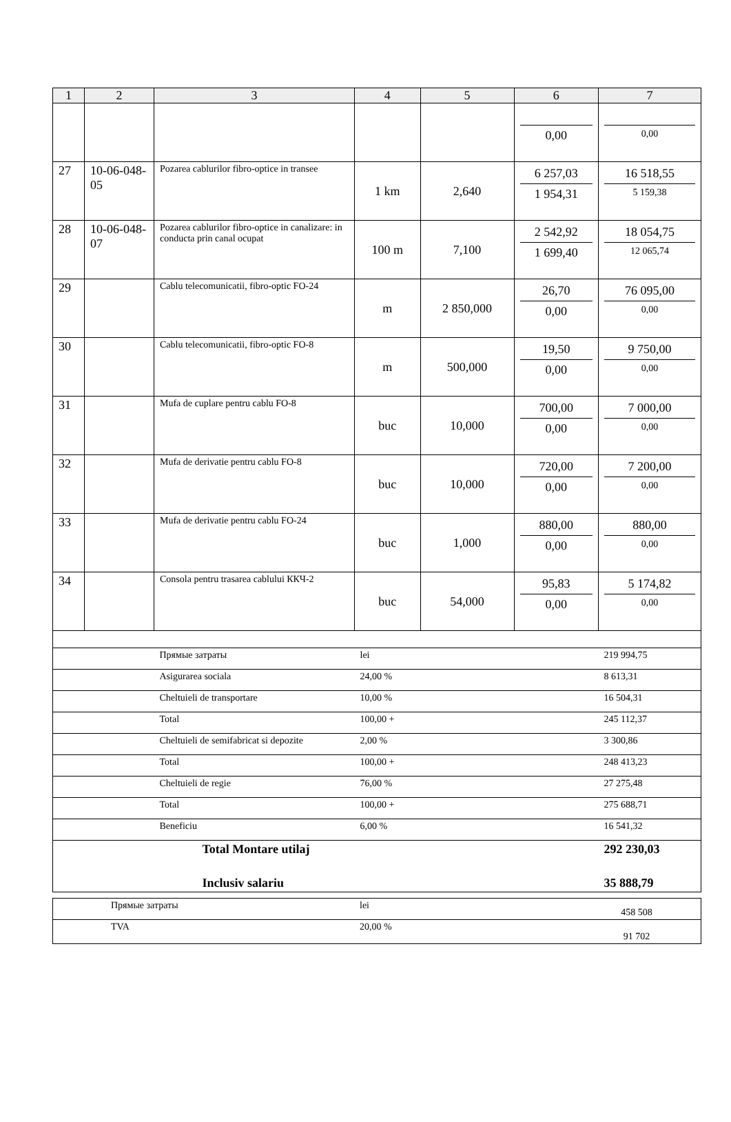| 1 | 2 | 3 | 4 | 5 | 6 | 7 |
| --- | --- | --- | --- | --- | --- | --- |
| | | | | | 0,00 | 0,00 |
| 27 | 10-06-048-05 | Pozarea cablurilor fibro-optice in transee | 1 km | 2,640 | 6 257,03 1 954,31 | 16 518,55 5 159,38 |
| 28 | 10-06-048-07 | Pozarea cablurilor fibro-optice in canalizare: in conducta prin canal ocupat | 100 m | 7,100 | 2 542,92 1 699,40 | 18 054,75 12 065,74 |
| 29 | | Cablu telecomunicatii, fibro-optic FO-24 | m | 2 850,000 | 26,70 0,00 | 76 095,00 0,00 |
| 30 | | Cablu telecomunicatii, fibro-optic FO-8 | m | 500,000 | 19,50 0,00 | 9 750,00 0,00 |
| 31 | | Mufa de cuplare pentru cablu FO-8 | buc | 10,000 | 700,00 0,00 | 7 000,00 0,00 |
| 32 | | Mufa de derivatie pentru cablu FO-8 | buc | 10,000 | 720,00 0,00 | 7 200,00 0,00 |
| 33 | | Mufa de derivatie pentru cablu FO-24 | buc | 1,000 | 880,00 0,00 | 880,00 0,00 |
| 34 | | Consola pentru trasarea cablului ККЧ-2 | buc | 54,000 | 95,83 0,00 | 5 174,82 0,00 |
| | | Прямые затраты | lei | | | 219 994,75 |
| | | Asigurarea sociala | 24,00 % | | | 8 613,31 |
| | | Cheltuieli de transportare | 10,00 % | | | 16 504,31 |
| | | Total | 100,00 + | | | 245 112,37 |
| | | Cheltuieli de semifabricat si depozite | 2,00 % | | | 3 300,86 |
| | | Total | 100,00 + | | | 248 413,23 |
| | | Cheltuieli de regie | 76,00 % | | | 27 275,48 |
| | | Total | 100,00 + | | | 275 688,71 |
| | | Beneficiu | 6,00 % | | | 16 541,32 |
| | | Total Montare utilaj | | | | 292 230,03 |
| | | Inclusiv salariu | | | | 35 888,79 |
| | Прямые затраты | lei | 458 508 |
| | TVA | 20,00 % | 91 702 |